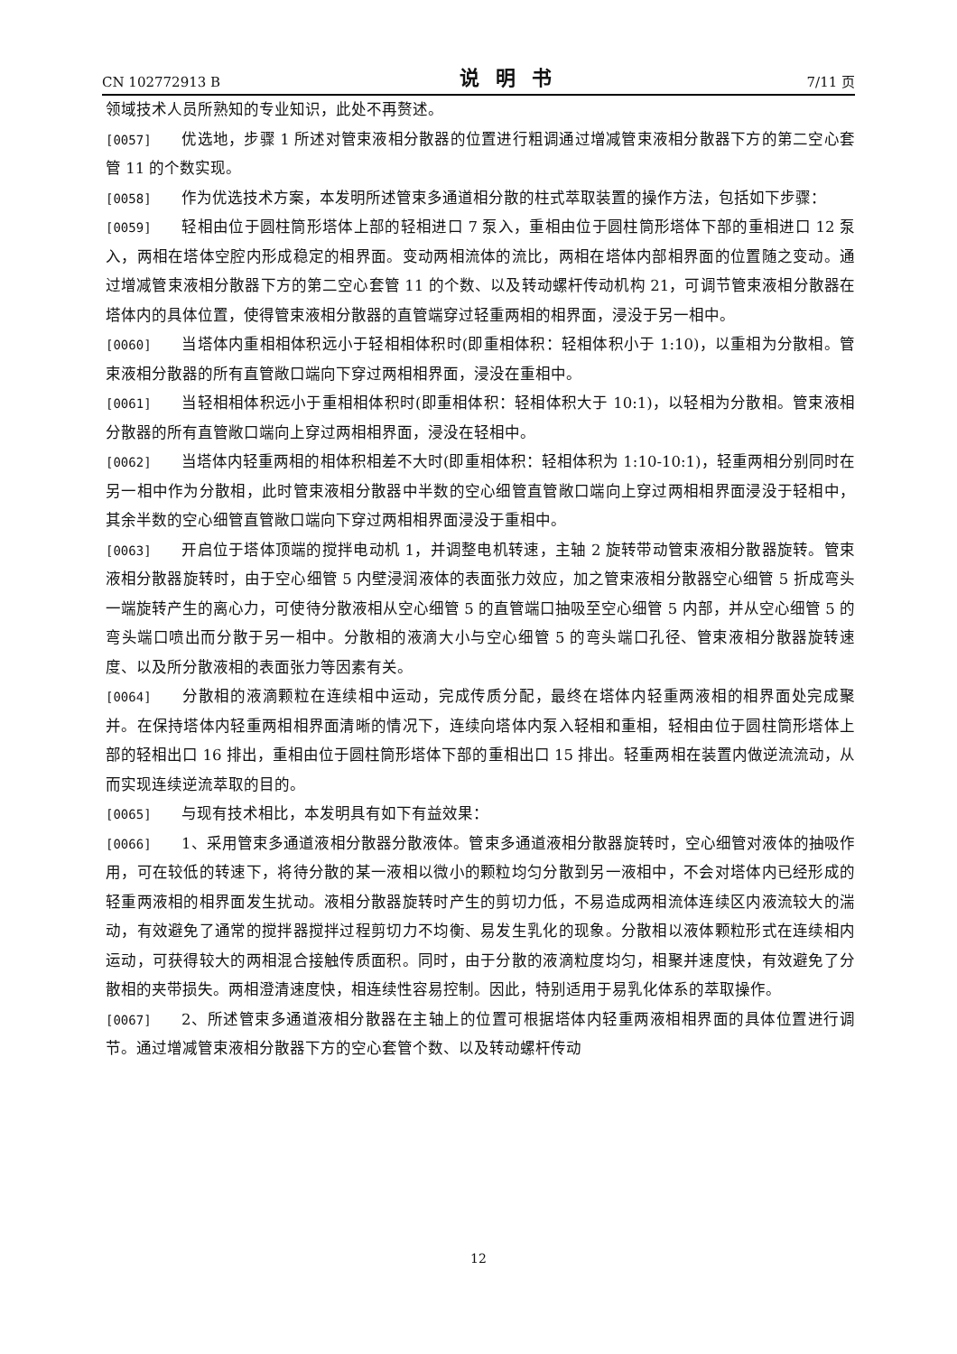CN 102772913 B 说明书 7/11 页
领域技术人员所熟知的专业知识，此处不再赘述。
[0057] 优选地，步骤 1 所述对管束液相分散器的位置进行粗调通过增减管束液相分散器下方的第二空心套管 11 的个数实现。
[0058] 作为优选技术方案，本发明所述管束多通道相分散的柱式萃取装置的操作方法，包括如下步骤：
[0059] 轻相由位于圆柱筒形塔体上部的轻相进口 7 泵入，重相由位于圆柱筒形塔体下部的重相进口 12 泵入，两相在塔体空腔内形成稳定的相界面。变动两相流体的流比，两相在塔体内部相界面的位置随之变动。通过增减管束液相分散器下方的第二空心套管 11 的个数、以及转动螺杆传动机构 21，可调节管束液相分散器在塔体内的具体位置，使得管束液相分散器的直管端穿过轻重两相的相界面，浸没于另一相中。
[0060] 当塔体内重相相体积远小于轻相相体积时(即重相体积：轻相体积小于 1:10)，以重相为分散相。管束液相分散器的所有直管敞口端向下穿过两相相界面，浸没在重相中。
[0061] 当轻相相体积远小于重相相体积时(即重相体积：轻相体积大于 10:1)，以轻相为分散相。管束液相分散器的所有直管敞口端向上穿过两相相界面，浸没在轻相中。
[0062] 当塔体内轻重两相的相体积相差不大时(即重相体积：轻相体积为 1:10-10:1)，轻重两相分别同时在另一相中作为分散相，此时管束液相分散器中半数的空心细管直管敞口端向上穿过两相相界面浸没于轻相中，其余半数的空心细管直管敞口端向下穿过两相相界面浸没于重相中。
[0063] 开启位于塔体顶端的搅拌电动机 1，并调整电机转速，主轴 2 旋转带动管束液相分散器旋转。管束液相分散器旋转时，由于空心细管 5 内壁浸润液体的表面张力效应，加之管束液相分散器空心细管 5 折成弯头一端旋转产生的离心力，可使待分散液相从空心细管 5 的直管端口抽吸至空心细管 5 内部，并从空心细管 5 的弯头端口喷出而分散于另一相中。分散相的液滴大小与空心细管 5 的弯头端口孔径、管束液相分散器旋转速度、以及所分散液相的表面张力等因素有关。
[0064] 分散相的液滴颗粒在连续相中运动，完成传质分配，最终在塔体内轻重两液相的相界面处完成聚并。在保持塔体内轻重两相相界面清晰的情况下，连续向塔体内泵入轻相和重相，轻相由位于圆柱筒形塔体上部的轻相出口 16 排出，重相由位于圆柱筒形塔体下部的重相出口 15 排出。轻重两相在装置内做逆流流动，从而实现连续逆流萃取的目的。
[0065] 与现有技术相比，本发明具有如下有益效果：
[0066] 1、采用管束多通道液相分散器分散液体。管束多通道液相分散器旋转时，空心细管对液体的抽吸作用，可在较低的转速下，将待分散的某一液相以微小的颗粒均匀分散到另一液相中，不会对塔体内已经形成的轻重两液相的相界面发生扰动。液相分散器旋转时产生的剪切力低，不易造成两相流体连续区内液流较大的湍动，有效避免了通常的搅拌器搅拌过程剪切力不均衡、易发生乳化的现象。分散相以液体颗粒形式在连续相内运动，可获得较大的两相混合接触传质面积。同时，由于分散的液滴粒度均匀，相聚并速度快，有效避免了分散相的夹带损失。两相澄清速度快，相连续性容易控制。因此，特别适用于易乳化体系的萃取操作。
[0067] 2、所述管束多通道液相分散器在主轴上的位置可根据塔体内轻重两液相相界面的具体位置进行调节。通过增减管束液相分散器下方的空心套管个数、以及转动螺杆传动
12